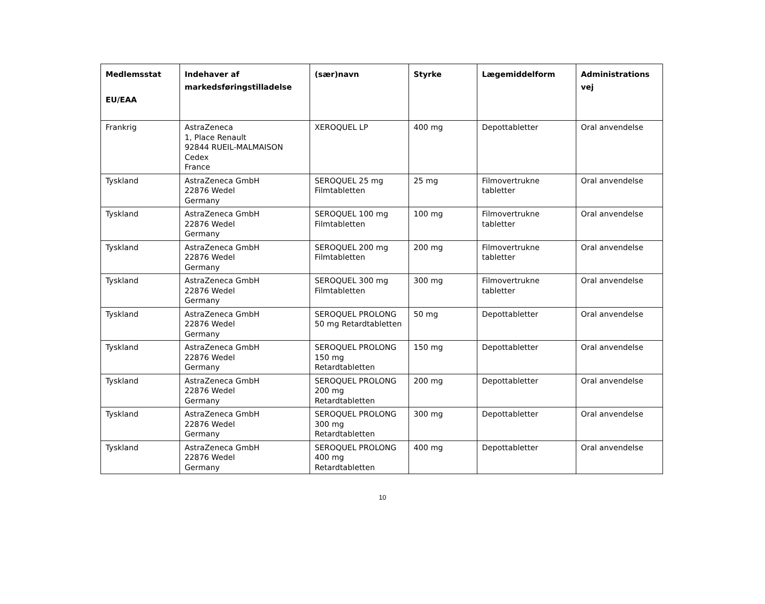| Medlemsstat EU/EAA | Indehaver af markedsføringstilladelse | (sær)navn | Styrke | Lægemiddelform | Administrations vej |
| --- | --- | --- | --- | --- | --- |
| Frankrig | AstraZeneca 1, Place Renault 92844 RUEIL-MALMAISON Cedex France | XEROQUEL LP | 400 mg | Depottabletter | Oral anvendelse |
| Tyskland | AstraZeneca GmbH 22876 Wedel Germany | SEROQUEL 25 mg Filmtabletten | 25 mg | Filmovertrukne tabletter | Oral anvendelse |
| Tyskland | AstraZeneca GmbH 22876 Wedel Germany | SEROQUEL 100 mg Filmtabletten | 100 mg | Filmovertrukne tabletter | Oral anvendelse |
| Tyskland | AstraZeneca GmbH 22876 Wedel Germany | SEROQUEL 200 mg Filmtabletten | 200 mg | Filmovertrukne tabletter | Oral anvendelse |
| Tyskland | AstraZeneca GmbH 22876 Wedel Germany | SEROQUEL 300 mg Filmtabletten | 300 mg | Filmovertrukne tabletter | Oral anvendelse |
| Tyskland | AstraZeneca GmbH 22876 Wedel Germany | SEROQUEL PROLONG 50 mg Retardtabletten | 50 mg | Depottabletter | Oral anvendelse |
| Tyskland | AstraZeneca GmbH 22876 Wedel Germany | SEROQUEL PROLONG 150 mg Retardtabletten | 150 mg | Depottabletter | Oral anvendelse |
| Tyskland | AstraZeneca GmbH 22876 Wedel Germany | SEROQUEL PROLONG 200 mg Retardtabletten | 200 mg | Depottabletter | Oral anvendelse |
| Tyskland | AstraZeneca GmbH 22876 Wedel Germany | SEROQUEL PROLONG 300 mg Retardtabletten | 300 mg | Depottabletter | Oral anvendelse |
| Tyskland | AstraZeneca GmbH 22876 Wedel Germany | SEROQUEL PROLONG 400 mg Retardtabletten | 400 mg | Depottabletter | Oral anvendelse |
10